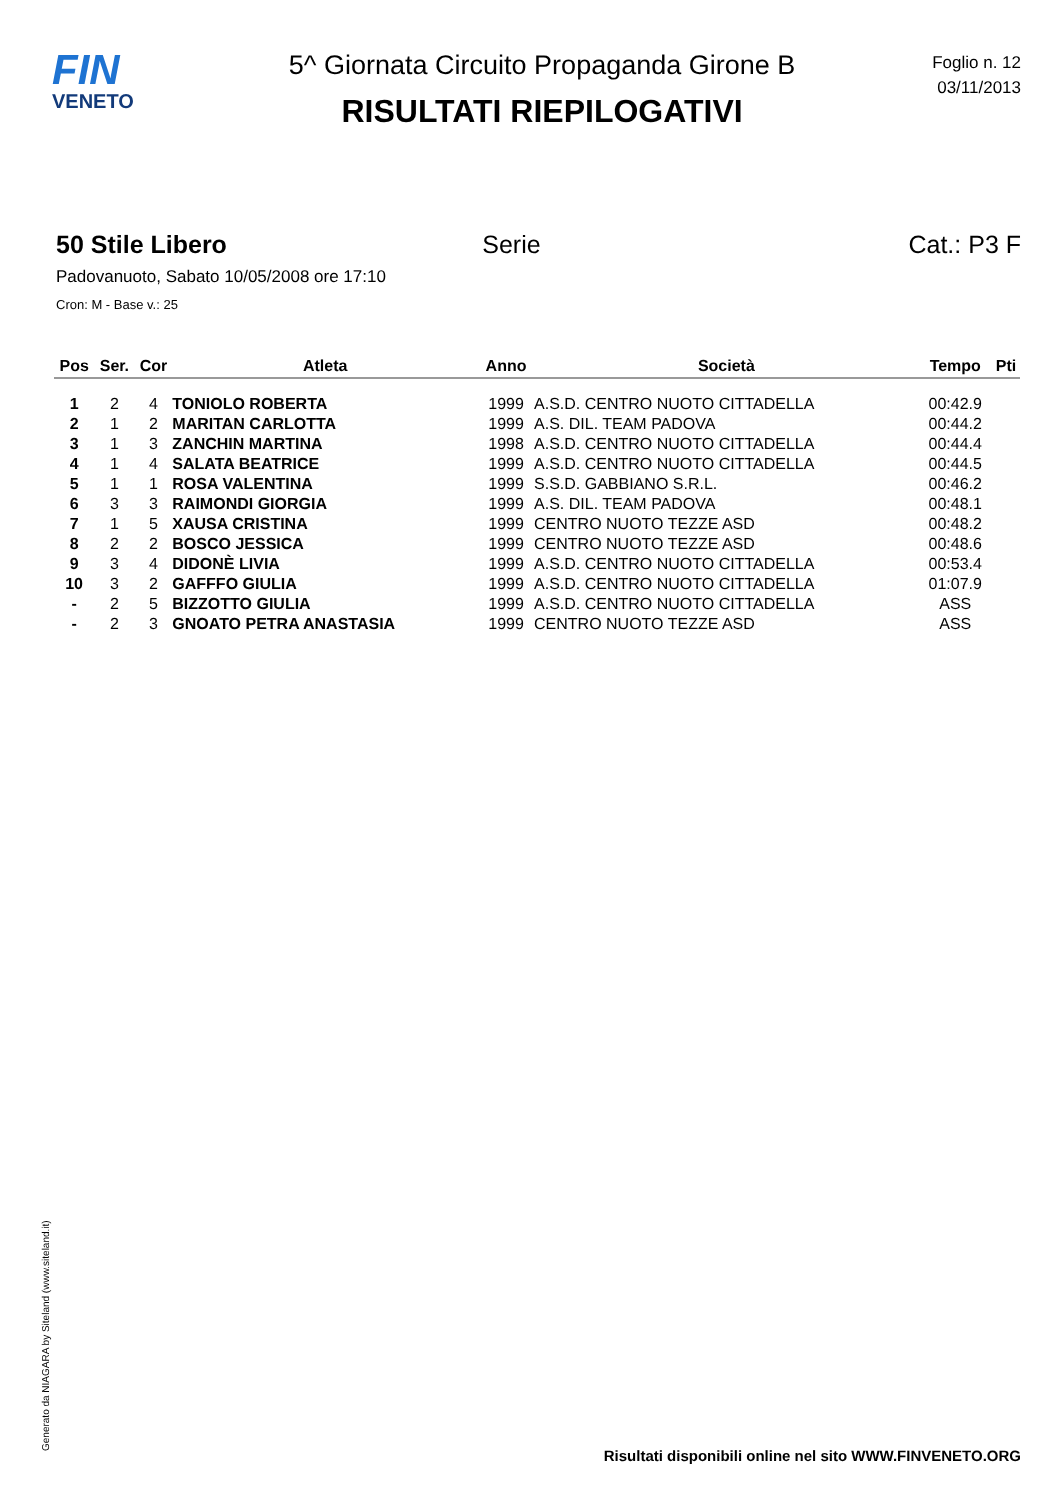FIN
VENETO
5^ Giornata Circuito Propaganda Girone B
RISULTATI RIEPILOGATIVI
Foglio n. 12
03/11/2013
50 Stile Libero Serie Cat.: P3 F
Padovanuoto, Sabato 10/05/2008 ore 17:10
Cron: M - Base v.: 25
| Pos | Ser. | Cor | Atleta | Anno | Società | Tempo | Pti |
| --- | --- | --- | --- | --- | --- | --- | --- |
| 1 | 2 | 4 | TONIOLO ROBERTA | 1999 | A.S.D. CENTRO NUOTO CITTADELLA | 00:42.9 | |
| 2 | 1 | 2 | MARITAN CARLOTTA | 1999 | A.S. DIL. TEAM PADOVA | 00:44.2 | |
| 3 | 1 | 3 | ZANCHIN MARTINA | 1998 | A.S.D. CENTRO NUOTO CITTADELLA | 00:44.4 | |
| 4 | 1 | 4 | SALATA BEATRICE | 1999 | A.S.D. CENTRO NUOTO CITTADELLA | 00:44.5 | |
| 5 | 1 | 1 | ROSA VALENTINA | 1999 | S.S.D. GABBIANO S.R.L. | 00:46.2 | |
| 6 | 3 | 3 | RAIMONDI GIORGIA | 1999 | A.S. DIL. TEAM PADOVA | 00:48.1 | |
| 7 | 1 | 5 | XAUSA CRISTINA | 1999 | CENTRO NUOTO TEZZE ASD | 00:48.2 | |
| 8 | 2 | 2 | BOSCO JESSICA | 1999 | CENTRO NUOTO TEZZE ASD | 00:48.6 | |
| 9 | 3 | 4 | DIDONÈ LIVIA | 1999 | A.S.D. CENTRO NUOTO CITTADELLA | 00:53.4 | |
| 10 | 3 | 2 | GAFFFO GIULIA | 1999 | A.S.D. CENTRO NUOTO CITTADELLA | 01:07.9 | |
| - | 2 | 5 | BIZZOTTO GIULIA | 1999 | A.S.D. CENTRO NUOTO CITTADELLA | ASS | |
| - | 2 | 3 | GNOATO PETRA ANASTASIA | 1999 | CENTRO NUOTO TEZZE ASD | ASS | |
Generato da NIAGARA by Siteland (www.siteland.it)
Risultati disponibili online nel sito WWW.FINVENETO.ORG